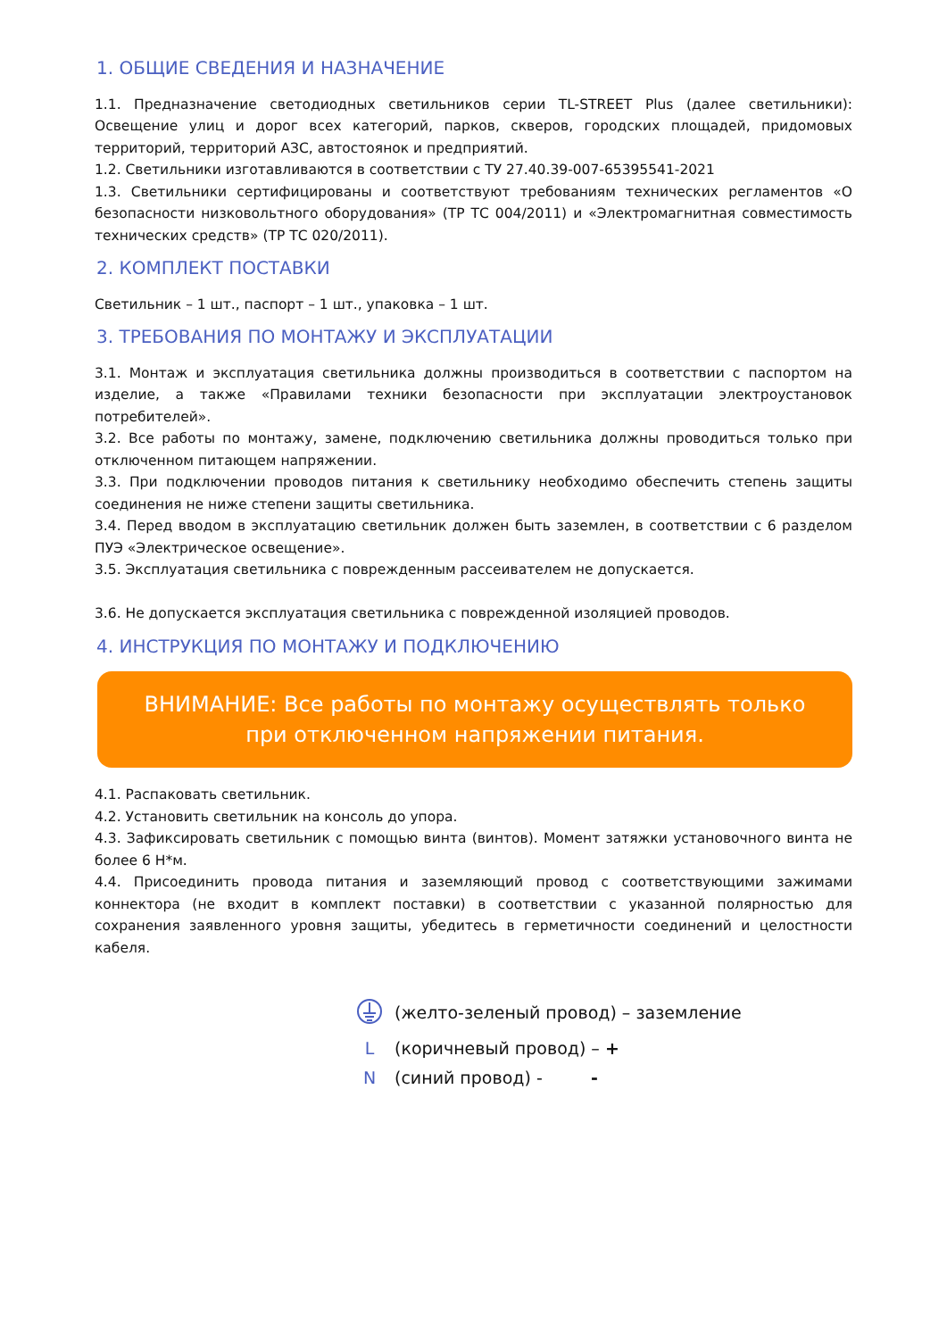1. ОБЩИЕ СВЕДЕНИЯ И НАЗНАЧЕНИЕ
1.1. Предназначение светодиодных светильников серии TL-STREET Plus (далее светильники): Освещение улиц и дорог всех категорий, парков, скверов, городских площадей, придомовых территорий, территорий АЗС, автостоянок и предприятий.
1.2. Светильники изготавливаются в соответствии с ТУ 27.40.39-007-65395541-2021
1.3. Светильники сертифицированы и соответствуют требованиям технических регламентов «О безопасности низковольтного оборудования» (ТР ТС 004/2011) и «Электромагнитная совместимость технических средств» (ТР ТС 020/2011).
2. КОМПЛЕКТ ПОСТАВКИ
Светильник – 1 шт., паспорт – 1 шт., упаковка – 1 шт.
3. ТРЕБОВАНИЯ ПО МОНТАЖУ И ЭКСПЛУАТАЦИИ
3.1. Монтаж и эксплуатация светильника должны производиться в соответствии с паспортом на изделие, а также «Правилами техники безопасности при эксплуатации электроустановок потребителей».
3.2. Все работы по монтажу, замене, подключению светильника должны проводиться только при отключенном питающем напряжении.
3.3. При подключении проводов питания к светильнику необходимо обеспечить степень защиты соединения не ниже степени защиты светильника.
3.4. Перед вводом в эксплуатацию светильник должен быть заземлен, в соответствии с 6 разделом ПУЭ «Электрическое освещение».
3.5. Эксплуатация светильника с поврежденным рассеивателем не допускается.
3.6. Не допускается эксплуатация светильника с поврежденной изоляцией проводов.
4. ИНСТРУКЦИЯ ПО МОНТАЖУ И ПОДКЛЮЧЕНИЮ
ВНИМАНИЕ: Все работы по монтажу осуществлять только
при отключенном напряжении питания.
4.1. Распаковать светильник.
4.2. Установить светильник на консоль до упора.
4.3. Зафиксировать светильник с помощью винта (винтов). Момент затяжки установочного винта не более 6 Н*м.
4.4. Присоединить провода питания и заземляющий провод с соответствующими зажимами коннектора (не входит в комплект поставки) в соответствии с указанной полярностью для сохранения заявленного уровня защиты, убедитесь в герметичности соединений и целостности кабеля.
(желто-зеленый провод) – заземление
L (коричневый провод) – +
N (синий провод) - -